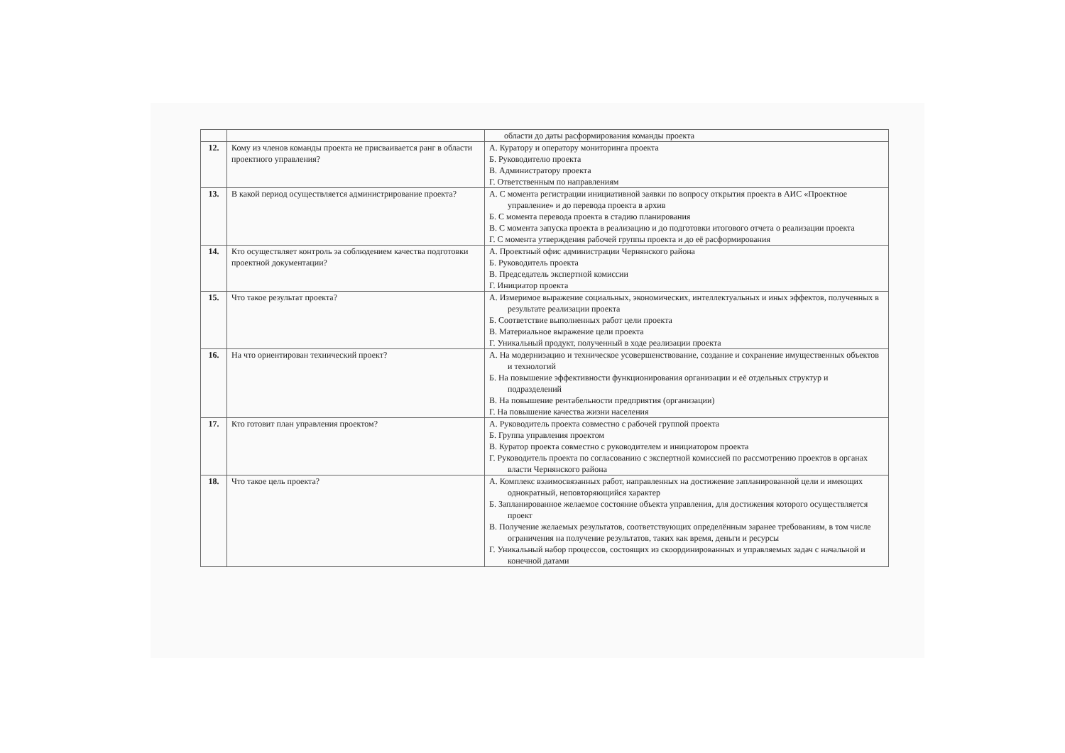| | | области до даты расформирования команды проекта |
| 12. | Кому из членов команды проекта не присваивается ранг в области проектного управления? | А. Куратору и оператору мониторинга проекта Б. Руководителю проекта В. Администратору проекта Г. Ответственным по направлениям |
| 13. | В какой период осуществляется администрирование проекта? | А. С момента регистрации инициативной заявки по вопросу открытия проекта в АИС «Проектное управление» и до перевода проекта в архив Б. С момента перевода проекта в стадию планирования В. С момента запуска проекта в реализацию и до подготовки итогового отчета о реализации проекта Г. С момента утверждения рабочей группы проекта и до её расформирования |
| 14. | Кто осуществляет контроль за соблюдением качества подготовки проектной документации? | А. Проектный офис администрации Чернянского района Б. Руководитель проекта В. Председатель экспертной комиссии Г. Инициатор проекта |
| 15. | Что такое результат проекта? | А. Измеримое выражение социальных, экономических, интеллектуальных и иных эффектов, полученных в результате реализации проекта Б. Соответствие выполненных работ цели проекта В. Материальное выражение цели проекта Г. Уникальный продукт, полученный в ходе реализации проекта |
| 16. | На что ориентирован технический проект? | А. На модернизацию и техническое усовершенствование, создание и сохранение имущественных объектов и технологий Б. На повышение эффективности функционирования организации и её отдельных структур и подразделений В. На повышение рентабельности предприятия (организации) Г. На повышение качества жизни населения |
| 17. | Кто готовит план управления проектом? | А. Руководитель проекта совместно с рабочей группой проекта Б. Группа управления проектом В. Куратор проекта совместно с руководителем и инициатором проекта Г. Руководитель проекта по согласованию с экспертной комиссией по рассмотрению проектов в органах власти Чернянского района |
| 18. | Что такое цель проекта? | А. Комплекс взаимосвязанных работ, направленных на достижение запланированной цели и имеющих однократный, неповторяющийся характер Б. Запланированное желаемое состояние объекта управления, для достижения которого осуществляется проект В. Получение желаемых результатов, соответствующих определённым заранее требованиям, в том числе ограничения на получение результатов, таких как время, деньги и ресурсы Г. Уникальный набор процессов, состоящих из скоординированных и управляемых задач с начальной и конечной датами |